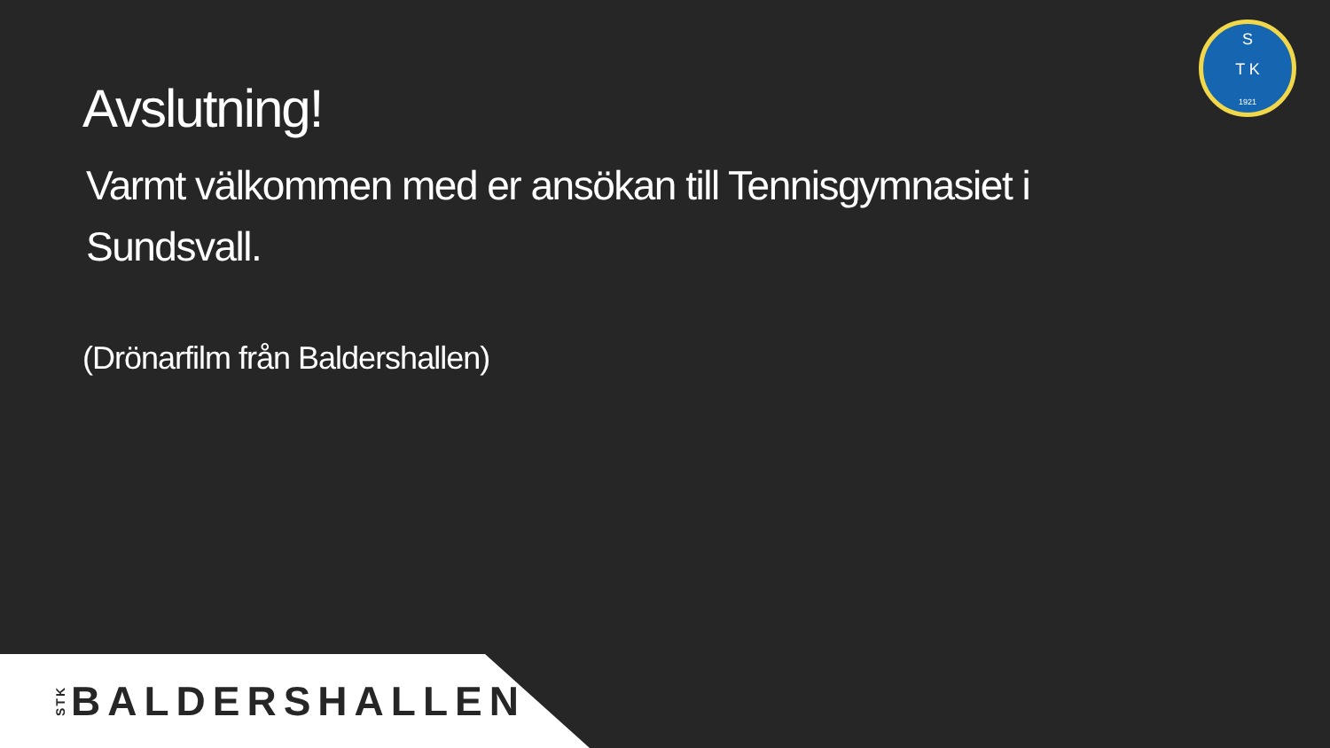Avslutning!
Varmt välkommen med er ansökan till Tennisgymnasiet i Sundsvall.
(Drönarfilm från Baldershallen)
S
T K
1921
STK BALDERSHALLEN